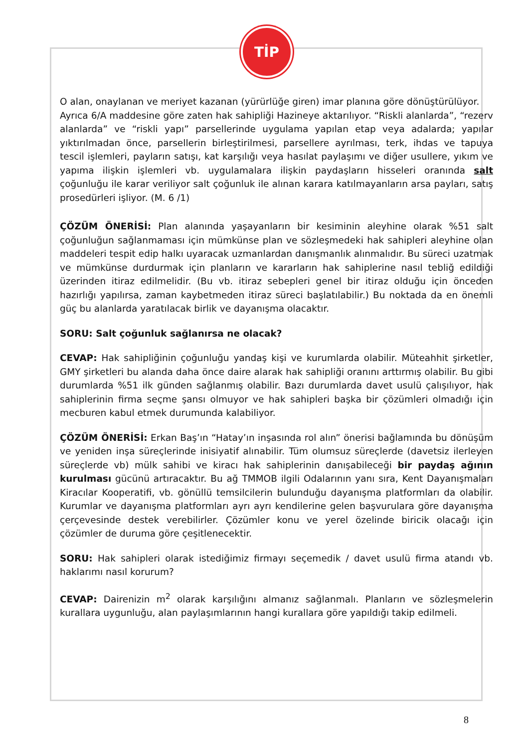TİP
O alan, onaylanan ve meriyet kazanan (yürürlüğe giren) imar planına göre dönüştürülüyor.
Ayrıca 6/A maddesine göre zaten hak sahipliği Hazineye aktarılıyor. “Riskli alanlarda”, “rezerv alanlarda” ve “riskli yapı” parsellerinde uygulama yapılan etap veya adalarda; yapılar yıktırılmadan önce, parsellerin birleştirilmesi, parsellere ayrılması, terk, ihdas ve tapuya tescil işlemleri, payların satışı, kat karşılığı veya hasılat paylaşımı ve diğer usullere, yıkım ve yapıma ilişkin işlemleri vb. uygulamalara ilişkin paydaşların hisseleri oranında salt çoğunluğu ile karar veriliyor salt çoğunluk ile alınan karara katılmayanların arsa payları, satış prosedürleri işliyor. (M. 6 /1)
ÇÖZÜM ÖNERİSİ: Plan alanında yaşayanların bir kesiminin aleyhine olarak %51 salt çoğunluğun sağlanmaması için mümkünse plan ve sözleşmedeki hak sahipleri aleyhine olan maddeleri tespit edip halkı uyaracak uzmanlardan danışmanlık alınmalıdır. Bu süreci uzatmak ve mümkünse durdurmak için planların ve kararların hak sahiplerine nasıl tebliğ edildiği üzerinden itiraz edilmelidir. (Bu vb. itiraz sebepleri genel bir itiraz olduğu için önceden hazırlığı yapılırsa, zaman kaybetmeden itiraz süreci başlatılabilir.) Bu noktada da en önemli güç bu alanlarda yaratılacak birlik ve dayanışma olacaktır.
SORU: Salt çoğunluk sağlanırsa ne olacak?
CEVAP: Hak sahipliğinin çoğunluğu yandaş kişi ve kurumlarda olabilir. Müteahhit şirketler, GMY şirketleri bu alanda daha önce daire alarak hak sahipliği oranını arttırmış olabilir. Bu gibi durumlarda %51 ilk günden sağlanmış olabilir. Bazı durumlarda davet usulü çalışılıyor, hak sahiplerinin firma seçme şansı olmuyor ve hak sahipleri başka bir çözümleri olmadığı için mecburen kabul etmek durumunda kalabiliyor.
ÇÖZÜM ÖNERİSİ: Erkan Baş’ın “Hatay’ın inşasında rol alın” önerisi bağlamında bu dönüşüm ve yeniden inşa süreçlerinde inisiyatif alınabilir. Tüm olumsuz süreçlerde (davetsiz ilerleyen süreçlerde vb) mülk sahibi ve kiracı hak sahiplerinin danışabileceği bir paydaş ağının kurulması gücünü artıracaktır. Bu ağ TMMOB ilgili Odalarının yanı sıra, Kent Dayanışmaları Kiracılar Kooperatifi, vb. gönüllü temsilcilerin bulunduğu dayanışma platformları da olabilir. Kurumlar ve dayanışma platformları ayrı ayrı kendilerine gelen başvurulara göre dayanışma çerçevesinde destek verebilirler. Çözümler konu ve yerel özelinde biricik olacağı için çözümler de duruma göre çeşitlenecektir.
SORU: Hak sahipleri olarak istediğimiz firmayı seçemedik / davet usulü firma atandı vb. haklarımı nasıl korurum?
CEVAP: Dairenizin m<sup>2</sup> olarak karşılığını almanız sağlanmalı. Planların ve sözleşmelerin kurallara uygunluğu, alan paylaşımlarının hangi kurallara göre yapıldığı takip edilmeli.
8